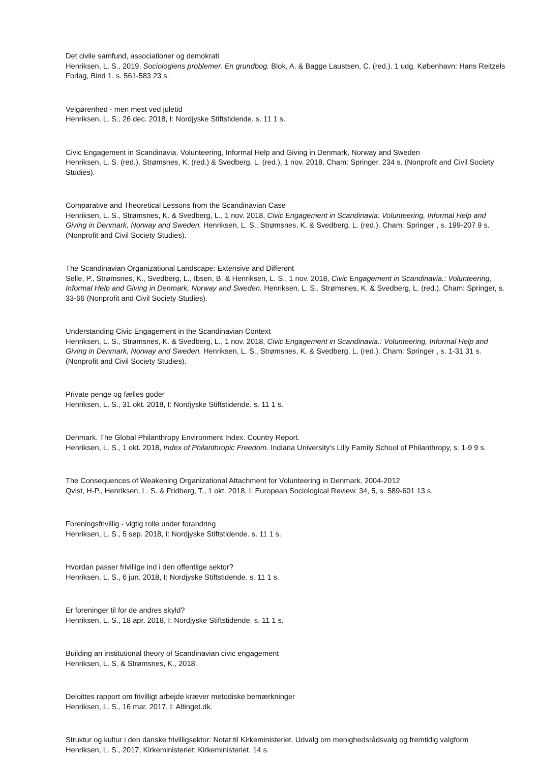Det civile samfund, associationer og demokrati
Henriksen, L. S., 2019, Sociologiens problemer. En grundbog. Blok, A. & Bagge Laustsen, C. (red.). 1 udg. København: Hans Reitzels Forlag, Bind 1. s. 561-583 23 s.
Velgørenhed - men mest ved juletid
Henriksen, L. S., 26 dec. 2018, I: Nordjyske Stiftstidende. s. 11 1 s.
Civic Engagement in Scandinavia. Volunteering, Informal Help and Giving in Denmark, Norway and Sweden
Henriksen, L. S. (red.), Strømsnes, K. (red.) & Svedberg, L. (red.), 1 nov. 2018, Cham: Springer. 234 s. (Nonprofit and Civil Society Studies).
Comparative and Theoretical Lessons from the Scandinavian Case
Henriksen, L. S., Strømsnes, K. & Svedberg, L., 1 nov. 2018, Civic Engagement in Scandinavia: Volunteering, Informal Help and Giving in Denmark, Norway and Sweden. Henriksen, L. S., Strømsnes, K. & Svedberg, L. (red.). Cham: Springer , s. 199-207 9 s. (Nonprofit and Civil Society Studies).
The Scandinavian Organizational Landscape: Extensive and Different
Selle, P., Strømsnes, K., Svedberg, L., Ibsen, B. & Henriksen, L. S., 1 nov. 2018, Civic Engagement in Scandinavia.: Volunteering, Informal Help and Giving in Denmark, Norway and Sweden. Henriksen, L. S., Strømsnes, K. & Svedberg, L. (red.). Cham: Springer, s. 33-66 (Nonprofit and Civil Society Studies).
Understanding Civic Engagement in the Scandinavian Context
Henriksen, L. S., Strømsnes, K. & Svedberg, L., 1 nov. 2018, Civic Engagement in Scandinavia.: Volunteering, Informal Help and Giving in Denmark, Norway and Sweden. Henriksen, L. S., Strømsnes, K. & Svedberg, L. (red.). Cham: Springer , s. 1-31 31 s. (Nonprofit and Civil Society Studies).
Private penge og fælles goder
Henriksen, L. S., 31 okt. 2018, I: Nordjyske Stiftstidende. s. 11 1 s.
Denmark. The Global Philanthropy Environment Index. Country Report.
Henriksen, L. S., 1 okt. 2018, Index of Philanthropic Freedom. Indiana University’s Lilly Family School of Philanthropy, s. 1-9 9 s.
The Consequences of Weakening Organizational Attachment for Volunteering in Denmark, 2004-2012
Qvist, H-P., Henriksen, L. S. & Fridberg, T., 1 okt. 2018, I: European Sociological Review. 34, 5, s. 589-601 13 s.
Foreningsfrivillig - vigtig rolle under forandring
Henriksen, L. S., 5 sep. 2018, I: Nordjyske Stiftstidende. s. 11 1 s.
Hvordan passer frivillige ind i den offentlige sektor?
Henriksen, L. S., 6 jun. 2018, I: Nordjyske Stiftstidende. s. 11 1 s.
Er foreninger til for de andres skyld?
Henriksen, L. S., 18 apr. 2018, I: Nordjyske Stiftstidende. s. 11 1 s.
Building an institutional theory of Scandinavian civic engagement
Henriksen, L. S. & Strømsnes, K., 2018.
Deloittes rapport om frivilligt arbejde kræver metodiske bemærkninger
Henriksen, L. S., 16 mar. 2017, I: Altinget.dk.
Struktur og kultur i den danske frivilligsektor: Notat til Kirkeministeriet. Udvalg om menighedsrådsvalg og fremtidig valgform
Henriksen, L. S., 2017, Kirkeministeriet: Kirkeministeriet. 14 s.